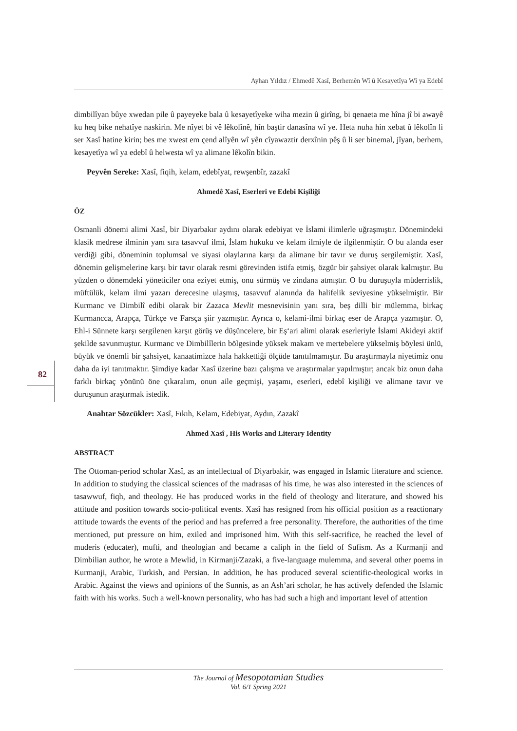Ayhan Yıldız / Ehmedê Xasî, Berhemên Wî û Kesayetîya Wî ya Edebî
82
dimbilîyan bûye xwedan pile û payeyeke bala û kesayetîyeke wiha mezin û girîng, bi qenaeta me hîna jî bi awayê ku heq bike nehatîye naskirin. Me nîyet bi vê lêkolînê, hîn baştir danasîna wî ye. Heta nuha hin xebat û lêkolîn li ser Xasî hatine kirin; bes me xwest em çend alîyên wî yên cîyawaztir derxînin pêş û li ser binemal, jîyan, berhem, kesayetîya wî ya edebî û helwesta wî ya alimane lêkolîn bikin.
Peyvên Sereke: Xasî, fiqih, kelam, edebîyat, rewşenbîr, zazakî
Ahmedê Xasî, Eserleri ve Edebi Kişiliği
ÖZ
Osmanli dönemi alimi Xasî, bir Diyarbakır aydını olarak edebiyat ve İslami ilimlerle uğraşmıştır. Dönemindeki klasik medrese ilminin yanı sıra tasavvuf ilmi, İslam hukuku ve kelam ilmiyle de ilgilenmiştir. O bu alanda eser verdiği gibi, döneminin toplumsal ve siyasi olaylarına karşı da alimane bir tavır ve duruş sergilemiştir. Xasî, dönemin gelişmelerine karşı bir tavır olarak resmi görevinden istifa etmiş, özgür bir şahsiyet olarak kalmıştır. Bu yüzden o dönemdeki yöneticiler ona eziyet etmiş, onu sürmüş ve zindana atmıştır. O bu duruşuyla müderrislik, müftülük, kelam ilmi yazarı derecesine ulaşmış, tasavvuf alanında da halifelik seviyesine yükselmiştir. Bir Kurmanc ve Dimbilî edibi olarak bir Zazaca Mevlit mesnevisinin yanı sıra, beş dilli bir mülemma, birkaç Kurmancca, Arapça, Türkçe ve Farsça şiir yazmıştır. Ayrıca o, kelami-ilmi birkaç eser de Arapça yazmıştır. O, Ehl-i Sünnete karşı sergilenen karşıt görüş ve düşüncelere, bir Eş‘ari alimi olarak eserleriyle İslami Akideyi aktif şekilde savunmuştur. Kurmanc ve Dimbilîlerin bölgesinde yüksek makam ve mertebelere yükselmiş böylesi ünlü, büyük ve önemli bir şahsiyet, kanaatimizce hala hakkettiği ölçüde tanıtılmamıştır. Bu araştırmayla niyetimiz onu daha da iyi tanıtmaktır. Şimdiye kadar Xasî üzerine bazı çalışma ve araştırmalar yapılmıştır; ancak biz onun daha farklı birkaç yönünü öne çıkaralım, onun aile geçmişi, yaşamı, eserleri, edebî kişiliği ve alimane tavır ve duruşunun araştırmak istedik.
Anahtar Sözcükler: Xasî, Fıkıh, Kelam, Edebiyat, Aydın, Zazakî
Ahmed Xasî , His Works and Literary Identity
ABSTRACT
The Ottoman-period scholar Xasî, as an intellectual of Diyarbakir, was engaged in Islamic literature and science. In addition to studying the classical sciences of the madrasas of his time, he was also interested in the sciences of tasawwuf, fiqh, and theology. He has produced works in the field of theology and literature, and showed his attitude and position towards socio-political events. Xasî has resigned from his official position as a reactionary attitude towards the events of the period and has preferred a free personality. Therefore, the authorities of the time mentioned, put pressure on him, exiled and imprisoned him. With this self-sacrifice, he reached the level of muderis (educater), mufti, and theologian and became a caliph in the field of Sufism. As a Kurmanji and Dimbilian author, he wrote a Mewlid, in Kirmanji/Zazaki, a five-language mulemma, and several other poems in Kurmanji, Arabic, Turkish, and Persian. In addition, he has produced several scientific-theological works in Arabic. Against the views and opinions of the Sunnis, as an Ash’ari scholar, he has actively defended the Islamic faith with his works. Such a well-known personality, who has had such a high and important level of attention
The Journal of Mesopotamian Studies
Vol. 6/1 Spring 2021